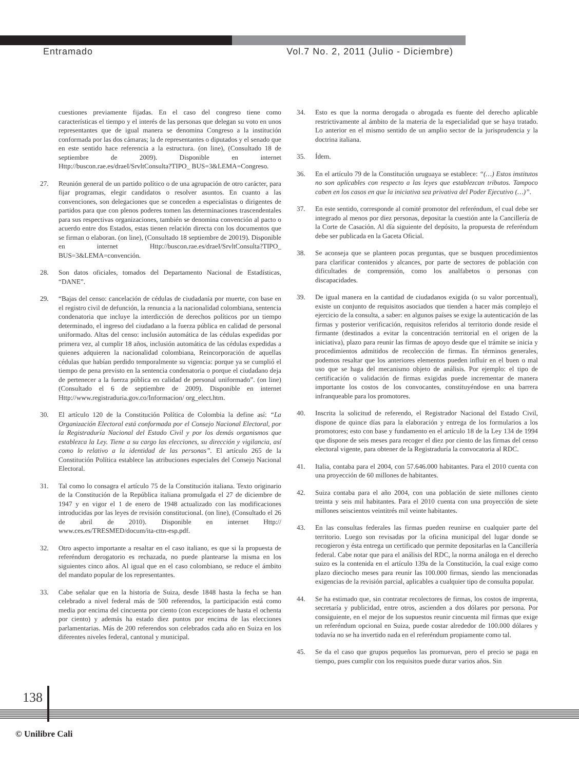Entramado Vol.7 No. 2, 2011 (Julio - Diciembre)
cuestiones previamente fijadas. En el caso del congreso tiene como características el tiempo y el interés de las personas que delegan su voto en unos representantes que de igual manera se denomina Congreso a la institución conformada por las dos cámaras; la de representantes o diputados y el senado que en este sentido hace referencia a la estructura. (on line), (Consultado 18 de septiembre de 2009). Disponible en internet Http://buscon.rae.es/draeI/SrvltConsulta?TIPO_ BUS=3&LEMA=Congreso.
27. Reunión general de un partido político o de una agrupación de otro carácter, para fijar programas, elegir candidatos o resolver asuntos. En cuanto a las convenciones, son delegaciones que se conceden a especialistas o dirigentes de partidos para que con plenos poderes tomen las determinaciones trascendentales para sus respectivas organizaciones, también se denomina convención al pacto o acuerdo entre dos Estados, estas tienen relación directa con los documentos que se firman o elaboran. (on line), (Consultado 18 septiembre de 20019). Disponible en internet Http://buscon.rae.es/draeI/SrvltConsulta?TIPO_ BUS=3&LEMA=convención.
28. Son datos oficiales, tomados del Departamento Nacional de Estadísticas, “DANE”.
29. “Bajas del censo: cancelación de cédulas de ciudadanía por muerte, con base en el registro civil de defunción, la renuncia a la nacionalidad colombiana, sentencia condenatoria que incluye la interdicción de derechos políticos por un tiempo determinado, el ingreso del ciudadano a la fuerza pública en calidad de personal uniformado. Altas del censo: inclusión automática de las cédulas expedidas por primera vez, al cumplir 18 años, inclusión automática de las cédulas expedidas a quienes adquieren la nacionalidad colombiana, Reincorporación de aquellas cédulas que habían perdido temporalmente su vigencia: porque ya se cumplió el tiempo de pena previsto en la sentencia condenatoria o porque el ciudadano deja de pertenecer a la fuerza pública en calidad de personal uniformado”. (on line) (Consultado el 6 de septiembre de 2009). Disponible en internet Http://www.registraduria.gov.co/Informacion/ org_elect.htm.
30. El artículo 120 de la Constitución Política de Colombia la define así: “La Organización Electoral está conformada por el Consejo Nacional Electoral, por la Registraduría Nacional del Estado Civil y por los demás organismos que establezca la Ley. Tiene a su cargo las elecciones, su dirección y vigilancia, así como lo relativo a la identidad de las personas”. El artículo 265 de la Constitución Política establece las atribuciones especiales del Consejo Nacional Electoral.
31. Tal como lo consagra el artículo 75 de la Constitución italiana. Texto originario de la Constitución de la República italiana promulgada el 27 de diciembre de 1947 y en vigor el 1 de enero de 1948 actualizado con las modificaciones introducidas por las leyes de revisión constitucional. (on line), (Consultado el 26 de abril de 2010). Disponible en internet Http:// www.ces.es/TRESMED/docum/ita-cttn-esp.pdf.
32. Otro aspecto importante a resaltar en el caso italiano, es que si la propuesta de referéndum derogatorio es rechazada, no puede plantearse la misma en los siguientes cinco años. Al igual que en el caso colombiano, se reduce el ámbito del mandato popular de los representantes.
33. Cabe señalar que en la historia de Suiza, desde 1848 hasta la fecha se han celebrado a nivel federal más de 500 referendos, la participación está como media por encima del cincuenta por ciento (con excepciones de hasta el ochenta por ciento) y además ha estado diez puntos por encima de las elecciones parlamentarias. Más de 200 referendos son celebrados cada año en Suiza en los diferentes niveles federal, cantonal y municipal.
34. Esto es que la norma derogada o abrogada es fuente del derecho aplicable restrictivamente al ámbito de la materia de la especialidad que se haya tratado. Lo anterior en el mismo sentido de un amplio sector de la jurisprudencia y la doctrina italiana.
35. Ídem.
36. En el artículo 79 de la Constitución uruguaya se establece: “(…) Estos institutos no son aplicables con respecto a las leyes que establezcan tributos. Tampoco caben en los casos en que la iniciativa sea privativa del Poder Ejecutivo (…)”.
37. En este sentido, corresponde al comité promotor del referéndum, el cual debe ser integrado al menos por diez personas, depositar la cuestión ante la Cancillería de la Corte de Casación. Al día siguiente del depósito, la propuesta de referéndum debe ser publicada en la Gaceta Oficial.
38. Se aconseja que se planteen pocas preguntas, que se busquen procedimientos para clarificar contenidos y alcances, por parte de sectores de población con dificultades de comprensión, como los analfabetos o personas con discapacidades.
39. De igual manera en la cantidad de ciudadanos exigida (o su valor porcentual), existe un conjunto de requisitos asociados que tienden a hacer más complejo el ejercicio de la consulta, a saber: en algunos países se exige la autenticación de las firmas y posterior verificación, requisitos referidos al territorio donde reside el firmante (destinados a evitar la concentración territorial en el origen de la iniciativa), plazo para reunir las firmas de apoyo desde que el trámite se inicia y procedimientos admitidos de recolección de firmas. En términos generales, podemos resaltar que los anteriores elementos pueden influir en el buen o mal uso que se haga del mecanismo objeto de análisis. Por ejemplo: el tipo de certificación o validación de firmas exigidas puede incrementar de manera importante los costos de los convocantes, constituyéndose en una barrera infranqueable para los promotores.
40. Inscrita la solicitud de referendo, el Registrador Nacional del Estado Civil, dispone de quince días para la elaboración y entrega de los formularios a los promotores; esto con base y fundamento en el artículo 18 de la Ley 134 de 1994 que dispone de seis meses para recoger el diez por ciento de las firmas del censo electoral vigente, para obtener de la Registraduría la convocatoria al RDC.
41. Italia, contaba para el 2004, con 57.646.000 habitantes. Para el 2010 cuenta con una proyección de 60 millones de habitantes.
42. Suiza contaba para el año 2004, con una población de siete millones ciento treinta y seis mil habitantes. Para el 2010 cuenta con una proyección de siete millones seiscientos veintitrés mil veinte habitantes.
43. En las consultas federales las firmas pueden reunirse en cualquier parte del territorio. Luego son revisadas por la oficina municipal del lugar donde se recogieron y ésta entrega un certificado que permite depositarlas en la Cancillería federal. Cabe notar que para el análisis del RDC, la norma análoga en el derecho suizo es la contenida en el artículo 139a de la Constitución, la cual exige como plazo dieciocho meses para reunir las 100.000 firmas, siendo las mencionadas exigencias de la revisión parcial, aplicables a cualquier tipo de consulta popular.
44. Se ha estimado que, sin contratar recolectores de firmas, los costos de imprenta, secretaría y publicidad, entre otros, ascienden a dos dólares por persona. Por consiguiente, en el mejor de los supuestos reunir cincuenta mil firmas que exige un referéndum opcional en Suiza, puede costar alrededor de 100.000 dólares y todavía no se ha invertido nada en el referéndum propiamente como tal.
45. Se da el caso que grupos pequeños las promuevan, pero el precio se paga en tiempo, pues cumplir con los requisitos puede durar varios años. Sin
138
© Unilibre Cali